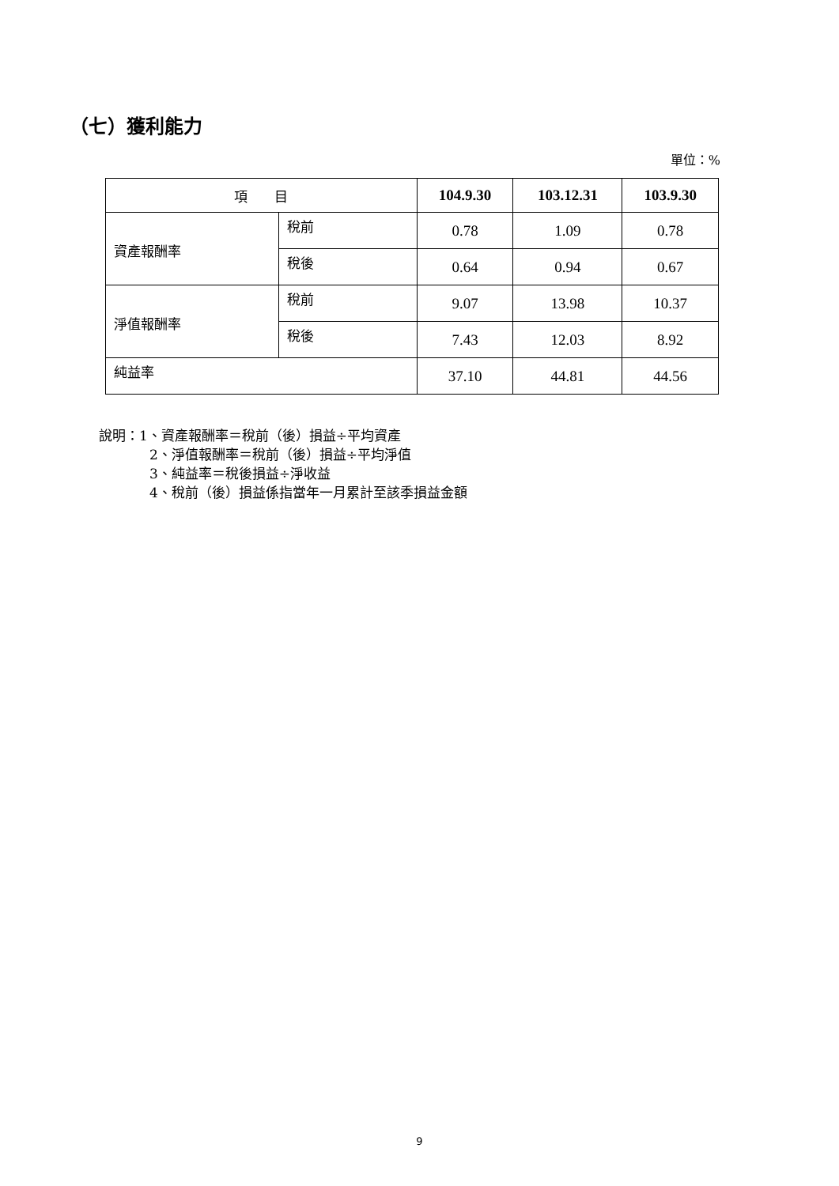（七）獲利能力
單位：%
| 項 目 | | 104.9.30 | 103.12.31 | 103.9.30 |
| 資產報酬率 | 稅前 | 0.78 | 1.09 | 0.78 |
| | 稅後 | 0.64 | 0.94 | 0.67 |
| 淨值報酬率 | 稅前 | 9.07 | 13.98 | 10.37 |
| | 稅後 | 7.43 | 12.03 | 8.92 |
| 純益率 | | 37.10 | 44.81 | 44.56 |
說明：1、資產報酬率＝稅前（後）損益÷平均資產
2、淨值報酬率＝稅前（後）損益÷平均淨值
3、純益率＝稅後損益÷淨收益
4、稅前（後）損益係指當年一月累計至該季損益金額
9